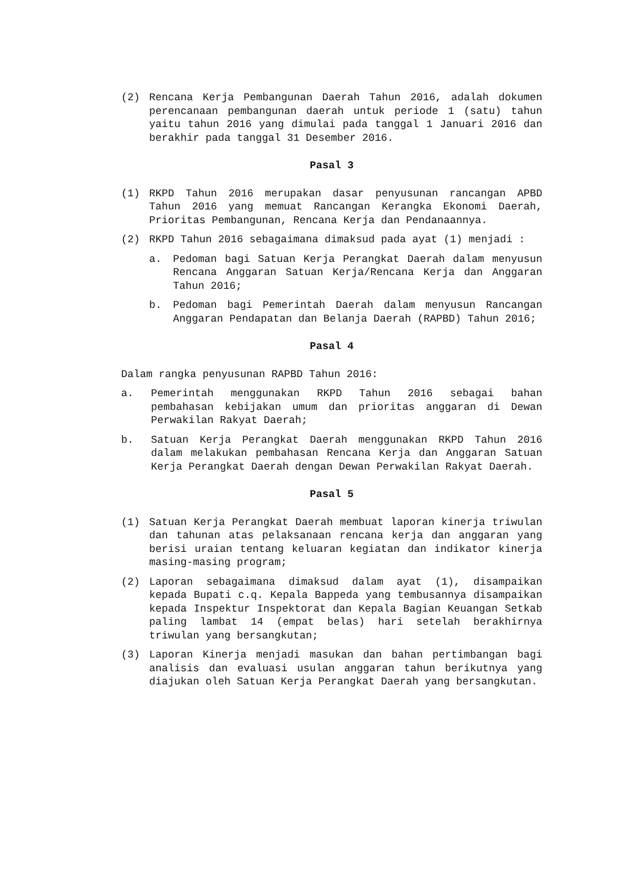(2) Rencana Kerja Pembangunan Daerah Tahun 2016, adalah dokumen perencanaan pembangunan daerah untuk periode 1 (satu) tahun yaitu tahun 2016 yang dimulai pada tanggal 1 Januari 2016 dan berakhir pada tanggal 31 Desember 2016.
Pasal 3
(1) RKPD Tahun 2016 merupakan dasar penyusunan rancangan APBD Tahun 2016 yang memuat Rancangan Kerangka Ekonomi Daerah, Prioritas Pembangunan, Rencana Kerja dan Pendanaannya.
(2) RKPD Tahun 2016 sebagaimana dimaksud pada ayat (1) menjadi :
a. Pedoman bagi Satuan Kerja Perangkat Daerah dalam menyusun Rencana Anggaran Satuan Kerja/Rencana Kerja dan Anggaran Tahun 2016;
b. Pedoman bagi Pemerintah Daerah dalam menyusun Rancangan Anggaran Pendapatan dan Belanja Daerah (RAPBD) Tahun 2016;
Pasal 4
Dalam rangka penyusunan RAPBD Tahun 2016:
a. Pemerintah menggunakan RKPD Tahun 2016 sebagai bahan pembahasan kebijakan umum dan prioritas anggaran di Dewan Perwakilan Rakyat Daerah;
b. Satuan Kerja Perangkat Daerah menggunakan RKPD Tahun 2016 dalam melakukan pembahasan Rencana Kerja dan Anggaran Satuan Kerja Perangkat Daerah dengan Dewan Perwakilan Rakyat Daerah.
Pasal 5
(1) Satuan Kerja Perangkat Daerah membuat laporan kinerja triwulan dan tahunan atas pelaksanaan rencana kerja dan anggaran yang berisi uraian tentang keluaran kegiatan dan indikator kinerja masing-masing program;
(2) Laporan sebagaimana dimaksud dalam ayat (1), disampaikan kepada Bupati c.q. Kepala Bappeda yang tembusannya disampaikan kepada Inspektur Inspektorat dan Kepala Bagian Keuangan Setkab paling lambat 14 (empat belas) hari setelah berakhirnya triwulan yang bersangkutan;
(3) Laporan Kinerja menjadi masukan dan bahan pertimbangan bagi analisis dan evaluasi usulan anggaran tahun berikutnya yang diajukan oleh Satuan Kerja Perangkat Daerah yang bersangkutan.